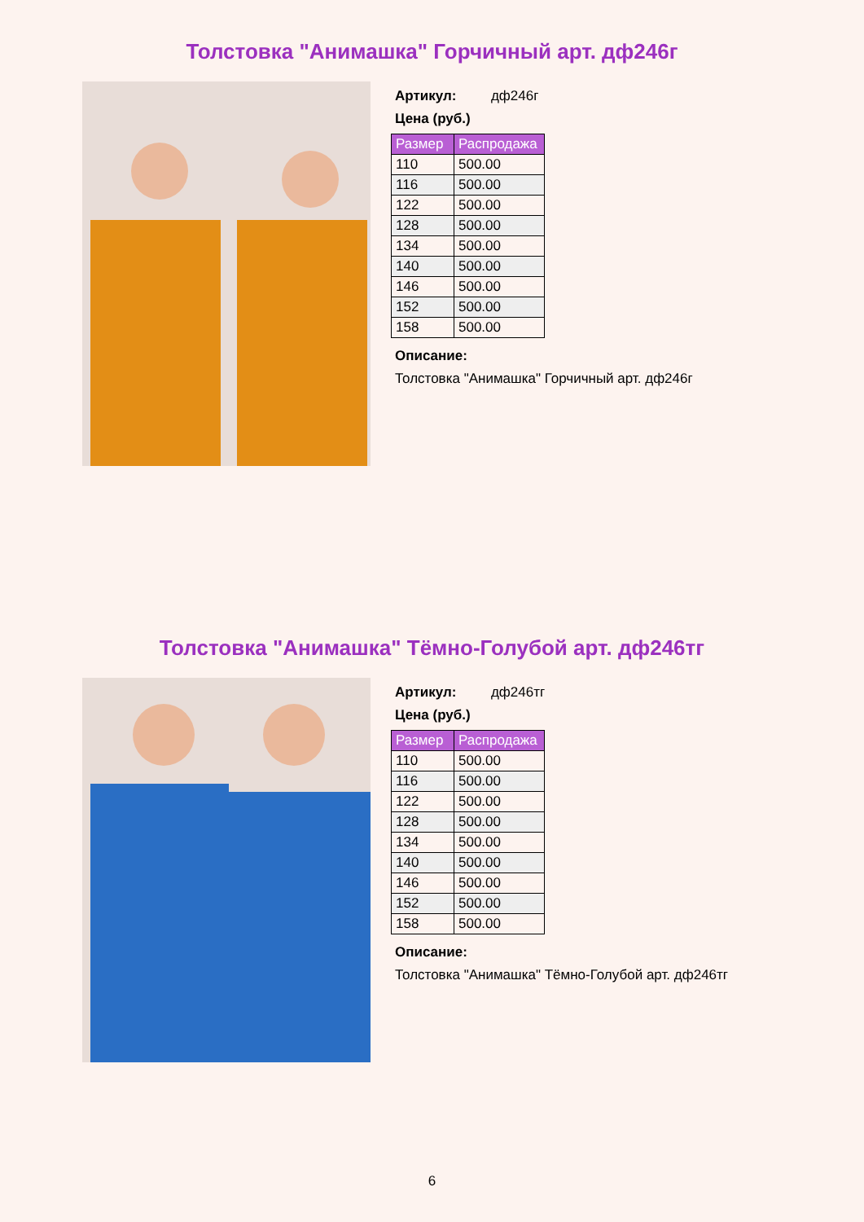Толстовка "Анимашка" Горчичный арт. дф246г
Артикул: дф246г
Цена (руб.)
| Размер | Распродажа |
| --- | --- |
| 110 | 500.00 |
| 116 | 500.00 |
| 122 | 500.00 |
| 128 | 500.00 |
| 134 | 500.00 |
| 140 | 500.00 |
| 146 | 500.00 |
| 152 | 500.00 |
| 158 | 500.00 |
Описание:
Толстовка "Анимашка" Горчичный арт. дф246г
Толстовка "Анимашка" Тёмно-Голубой арт. дф246тг
Артикул: дф246тг
Цена (руб.)
| Размер | Распродажа |
| --- | --- |
| 110 | 500.00 |
| 116 | 500.00 |
| 122 | 500.00 |
| 128 | 500.00 |
| 134 | 500.00 |
| 140 | 500.00 |
| 146 | 500.00 |
| 152 | 500.00 |
| 158 | 500.00 |
Описание:
Толстовка "Анимашка" Тёмно-Голубой арт. дф246тг
6